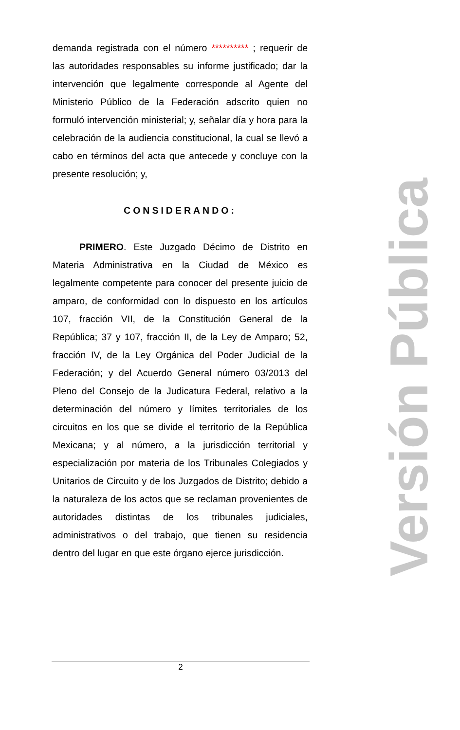Versión Pública
demanda registrada con el número ********** ; requerir de las autoridades responsables su informe justificado; dar la intervención que legalmente corresponde al Agente del Ministerio Público de la Federación adscrito quien no formuló intervención ministerial; y, señalar día y hora para la celebración de la audiencia constitucional, la cual se llevó a cabo en términos del acta que antecede y concluye con la presente resolución; y,
CONSIDERANDO:
PRIMERO. Este Juzgado Décimo de Distrito en Materia Administrativa en la Ciudad de México es legalmente competente para conocer del presente juicio de amparo, de conformidad con lo dispuesto en los artículos 107, fracción VII, de la Constitución General de la República; 37 y 107, fracción II, de la Ley de Amparo; 52, fracción IV, de la Ley Orgánica del Poder Judicial de la Federación; y del Acuerdo General número 03/2013 del Pleno del Consejo de la Judicatura Federal, relativo a la determinación del número y límites territoriales de los circuitos en los que se divide el territorio de la República Mexicana; y al número, a la jurisdicción territorial y especialización por materia de los Tribunales Colegiados y Unitarios de Circuito y de los Juzgados de Distrito; debido a la naturaleza de los actos que se reclaman provenientes de autoridades distintas de los tribunales judiciales, administrativos o del trabajo, que tienen su residencia dentro del lugar en que este órgano ejerce jurisdicción.
2